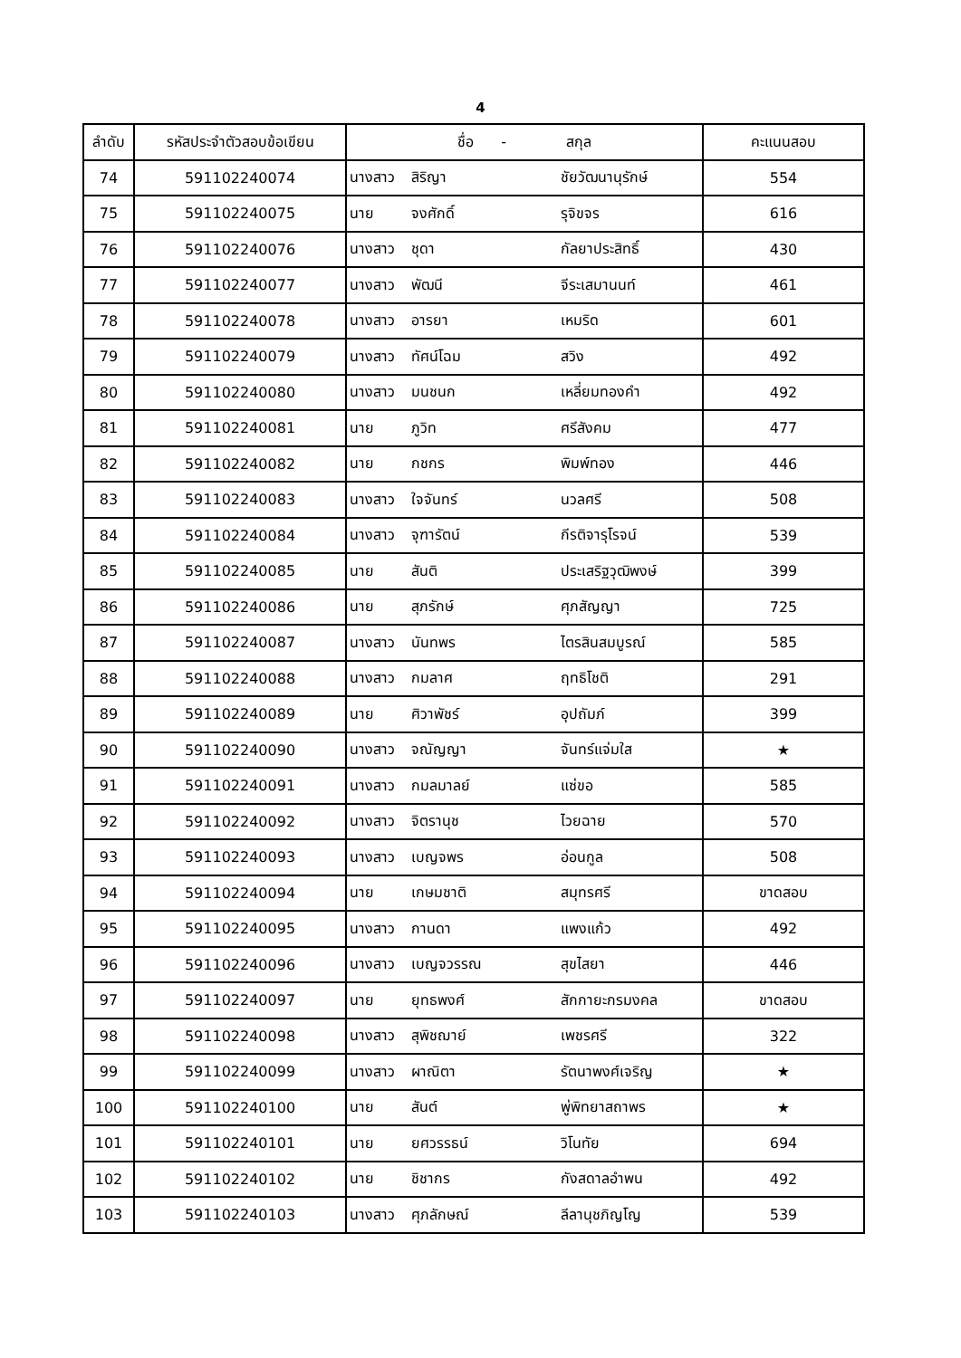4
| ลำดับ | รหัสประจำตัวสอบข้อเขียน | ชื่อ - สกุล | | | คะแนนสอบ |
| --- | --- | --- | --- | --- | --- |
| 74 | 591102240074 | นางสาว | สิริญา | ชัยวัฒนานุรักษ์ | 554 |
| 75 | 591102240075 | นาย | จงศักดิ์ | รุจิขจร | 616 |
| 76 | 591102240076 | นางสาว | ชุดา | กัลยาประสิทธิ์ | 430 |
| 77 | 591102240077 | นางสาว | พัฒนี | จีระเสมานนท์ | 461 |
| 78 | 591102240078 | นางสาว | อารยา | เหมริด | 601 |
| 79 | 591102240079 | นางสาว | ทัศน์โฉม | สวิง | 492 |
| 80 | 591102240080 | นางสาว | มนชนก | เหลี่ยมทองคำ | 492 |
| 81 | 591102240081 | นาย | ภูวิท | ศรีสังคม | 477 |
| 82 | 591102240082 | นาย | กชกร | พิมพ์ทอง | 446 |
| 83 | 591102240083 | นางสาว | ใจจันทร์ | นวลศรี | 508 |
| 84 | 591102240084 | นางสาว | จุฑารัตน์ | กีรติจารุโรจน์ | 539 |
| 85 | 591102240085 | นาย | สันติ | ประเสริฐวุฒิพงษ์ | 399 |
| 86 | 591102240086 | นาย | สุภรักษ์ | ศุภสัญญา | 725 |
| 87 | 591102240087 | นางสาว | นันทพร | ไตรสินสมบูรณ์ | 585 |
| 88 | 591102240088 | นางสาว | กมลาศ | ฤทธิโชติ | 291 |
| 89 | 591102240089 | นาย | ศิวาพัชร์ | อุปถัมภ์ | 399 |
| 90 | 591102240090 | นางสาว | จณัญญา | จันทร์แจ่มใส | ★ |
| 91 | 591102240091 | นางสาว | กมลมาลย์ | แซ่ขอ | 585 |
| 92 | 591102240092 | นางสาว | จิตรานุช | ไวยฉาย | 570 |
| 93 | 591102240093 | นางสาว | เบญจพร | อ่อนกูล | 508 |
| 94 | 591102240094 | นาย | เกษมชาติ | สมุทรศรี | ขาดสอบ |
| 95 | 591102240095 | นางสาว | กานดา | แพงแก้ว | 492 |
| 96 | 591102240096 | นางสาว | เบญจวรรณ | สุขไสยา | 446 |
| 97 | 591102240097 | นาย | ยุทธพงศ์ | สักกายะกรมงคล | ขาดสอบ |
| 98 | 591102240098 | นางสาว | สุพิชฌาย์ | เพชรศรี | 322 |
| 99 | 591102240099 | นางสาว | ผาณิตา | รัตนาพงศ์เจริญ | ★ |
| 100 | 591102240100 | นาย | สันต์ | พู่พิทยาสถาพร | ★ |
| 101 | 591102240101 | นาย | ยศวรรธน์ | วิโนทัย | 694 |
| 102 | 591102240102 | นาย | ชิชากร | กังสดาลอำพน | 492 |
| 103 | 591102240103 | นางสาว | ศุภลักษณ์ | ลีลานุชภิญโญ | 539 |